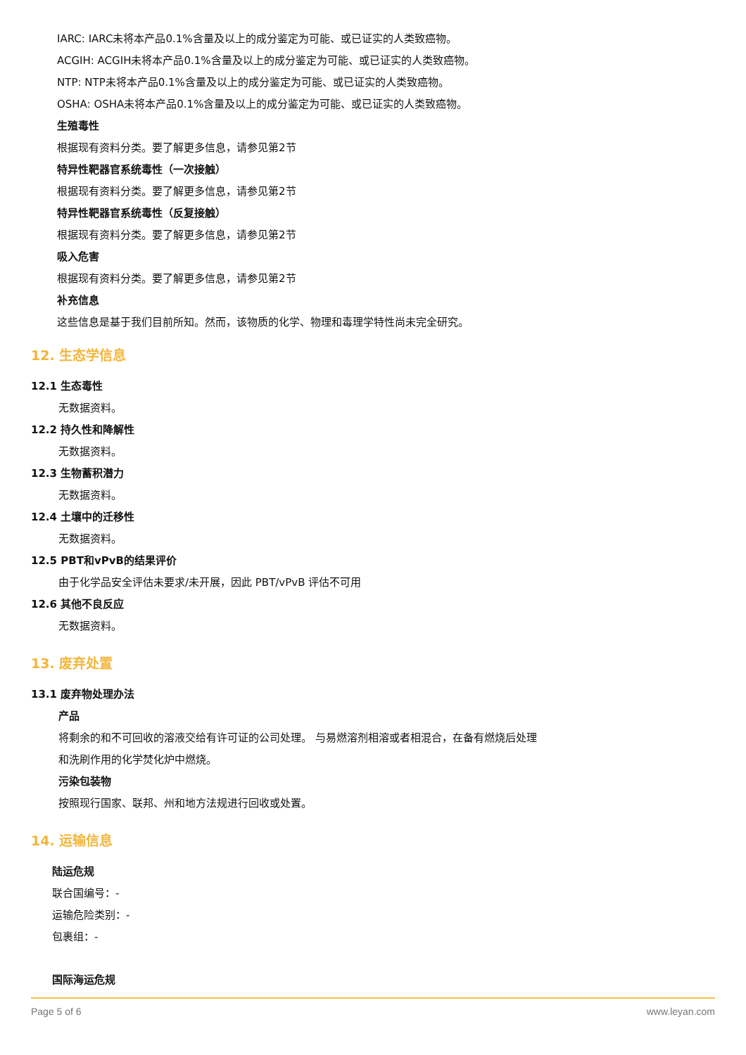IARC: IARC未将本产品0.1%含量及以上的成分鉴定为可能、或已证实的人类致癌物。
ACGIH: ACGIH未将本产品0.1%含量及以上的成分鉴定为可能、或已证实的人类致癌物。
NTP: NTP未将本产品0.1%含量及以上的成分鉴定为可能、或已证实的人类致癌物。
OSHA: OSHA未将本产品0.1%含量及以上的成分鉴定为可能、或已证实的人类致癌物。
生殖毒性
根据现有资料分类。要了解更多信息，请参见第2节
特异性靶器官系统毒性（一次接触）
根据现有资料分类。要了解更多信息，请参见第2节
特异性靶器官系统毒性（反复接触）
根据现有资料分类。要了解更多信息，请参见第2节
吸入危害
根据现有资料分类。要了解更多信息，请参见第2节
补充信息
这些信息是基于我们目前所知。然而，该物质的化学、物理和毒理学特性尚未完全研究。
12. 生态学信息
12.1 生态毒性
无数据资料。
12.2 持久性和降解性
无数据资料。
12.3 生物蓄积潜力
无数据资料。
12.4 土壤中的迁移性
无数据资料。
12.5 PBT和vPvB的结果评价
由于化学品安全评估未要求/未开展，因此 PBT/vPvB 评估不可用
12.6 其他不良反应
无数据资料。
13. 废弃处置
13.1 废弃物处理办法
产品
将剩余的和不可回收的溶液交给有许可证的公司处理。 与易燃溶剂相溶或者相混合，在备有燃烧后处理
和洗刷作用的化学焚化炉中燃烧。
污染包装物
按照现行国家、联邦、州和地方法规进行回收或处置。
14. 运输信息
陆运危规
联合国编号：-
运输危险类别：-
包裹组：-
国际海运危规
Page 5 of 6 www.leyan.com